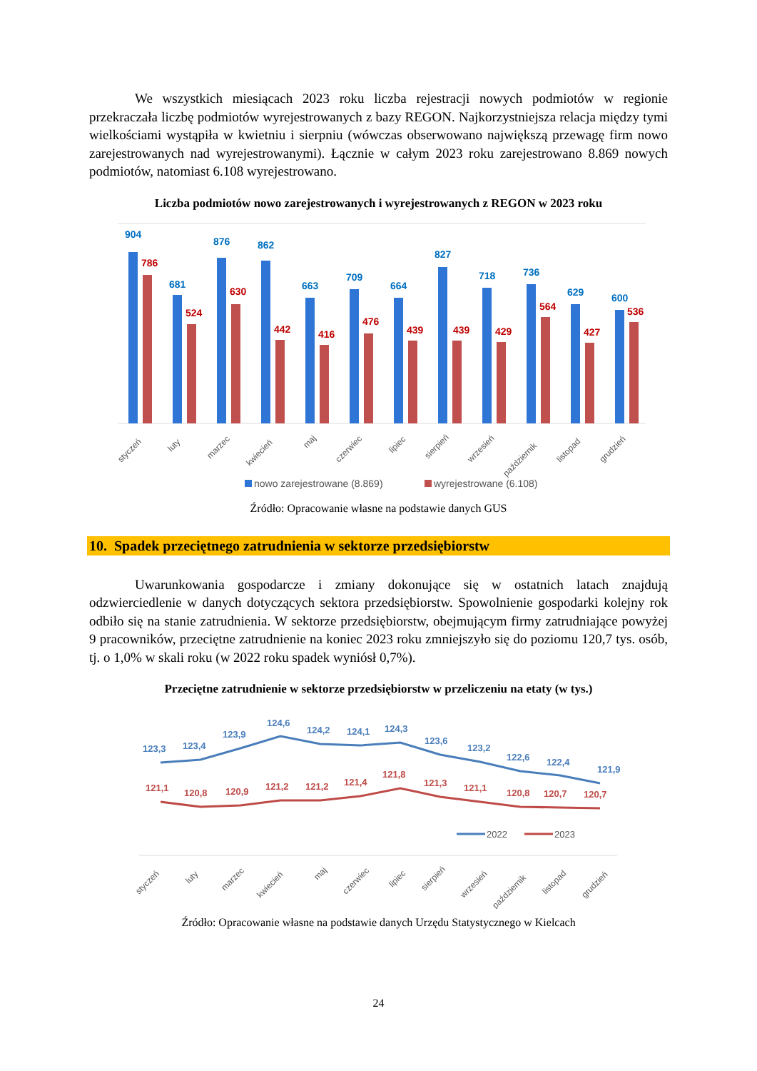We wszystkich miesiącach 2023 roku liczba rejestracji nowych podmiotów w regionie przekraczała liczbę podmiotów wyrejestrowanych z bazy REGON. Najkorzystniejsza relacja między tymi wielkościami wystąpiła w kwietniu i sierpniu (wówczas obserwowano największą przewagę firm nowo zarejestrowanych nad wyrejestrowanymi). Łącznie w całym 2023 roku zarejestrowano 8.869 nowych podmiotów, natomiast 6.108 wyrejestrowano.
Liczba podmiotów nowo zarejestrowanych i wyrejestrowanych z REGON w 2023 roku
904
786
681
524
876
630
862
442
663
416
709
476
664
439
827
439
718
429
736
564
629
427
600
536
styczeń
luty
marzec
kwiecień
maj
czerwiec
lipiec
sierpień
wrzesień
październik
listopad
grudzień
nowo zarejestrowane (8.869)
wyrejestrowane (6.108)
Źródło: Opracowanie własne na podstawie danych GUS
10. Spadek przeciętnego zatrudnienia w sektorze przedsiębiorstw
Uwarunkowania gospodarcze i zmiany dokonujące się w ostatnich latach znajdują odzwierciedlenie w danych dotyczących sektora przedsiębiorstw. Spowolnienie gospodarki kolejny rok odbiło się na stanie zatrudnienia. W sektorze przedsiębiorstw, obejmującym firmy zatrudniające powyżej 9 pracowników, przeciętne zatrudnienie na koniec 2023 roku zmniejszyło się do poziomu 120,7 tys. osób, tj. o 1,0% w skali roku (w 2022 roku spadek wyniósł 0,7%).
Przeciętne zatrudnienie w sektorze przedsiębiorstw w przeliczeniu na etaty (w tys.)
123,3
123,4
123,9
124,6
124,2
124,1
124,3
123,6
123,2
122,6
122,4
121,9
121,1
120,8
120,9
121,2
121,2
121,4
121,8
121,3
121,1
120,8
120,7
120,7
2022
2023
styczeń
luty
marzec
kwiecień
maj
czerwiec
lipiec
sierpień
wrzesień
październik
listopad
grudzień
Źródło: Opracowanie własne na podstawie danych Urzędu Statystycznego w Kielcach
24